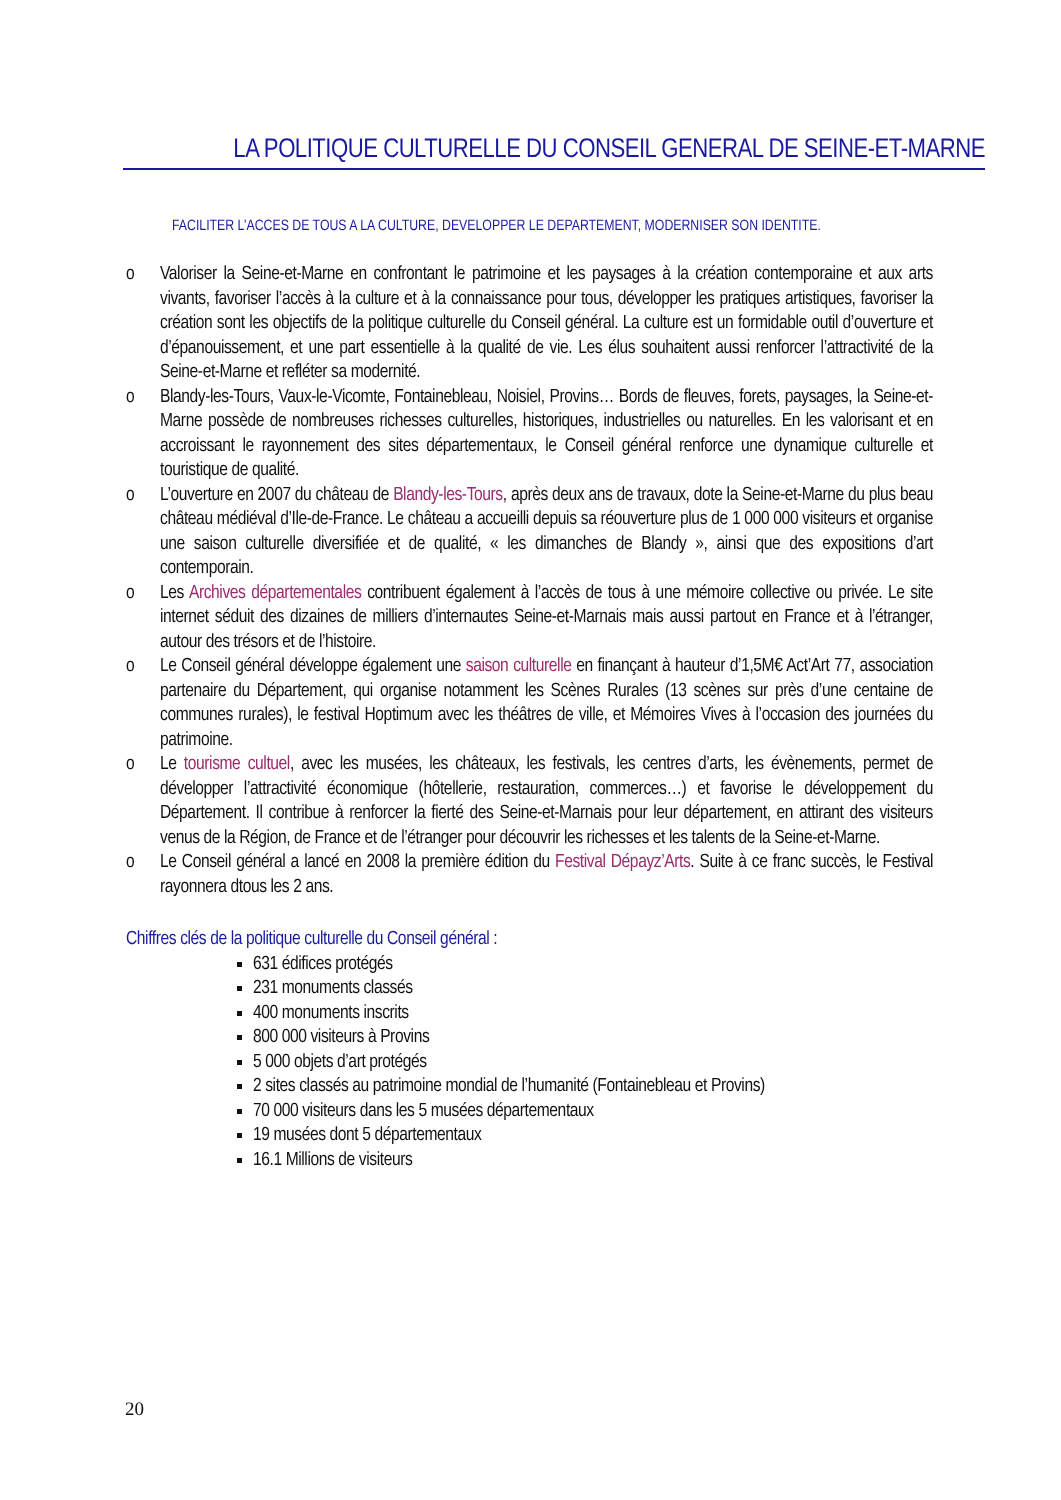LA POLITIQUE CULTURELLE DU CONSEIL GENERAL DE SEINE-ET-MARNE
FACILITER L’ACCES DE TOUS A LA CULTURE, DEVELOPPER LE DEPARTEMENT, MODERNISER SON IDENTITE.
o Valoriser la Seine-et-Marne en confrontant le patrimoine et les paysages à la création contemporaine et aux arts vivants, favoriser l’accès à la culture et à la connaissance pour tous, développer les pratiques artistiques, favoriser la création sont les objectifs de la politique culturelle du Conseil général. La culture est un formidable outil d’ouverture et d’épanouissement, et une part essentielle à la qualité de vie. Les élus souhaitent aussi renforcer l’attractivité de la Seine-et-Marne et refléter sa modernité.
o Blandy-les-Tours, Vaux-le-Vicomte, Fontainebleau, Noisiel, Provins… Bords de fleuves, forets, paysages, la Seine-et-Marne possède de nombreuses richesses culturelles, historiques, industrielles ou naturelles. En les valorisant et en accroissant le rayonnement des sites départementaux, le Conseil général renforce une dynamique culturelle et touristique de qualité.
o L’ouverture en 2007 du château de Blandy-les-Tours, après deux ans de travaux, dote la Seine-et-Marne du plus beau château médiéval d’Ile-de-France. Le château a accueilli depuis sa réouverture plus de 1 000 000 visiteurs et organise une saison culturelle diversifiée et de qualité, « les dimanches de Blandy », ainsi que des expositions d’art contemporain.
o Les Archives départementales contribuent également à l’accès de tous à une mémoire collective ou privée. Le site internet séduit des dizaines de milliers d’internautes Seine-et-Marnais mais aussi partout en France et à l’étranger, autour des trésors et de l’histoire.
o Le Conseil général développe également une saison culturelle en finançant à hauteur d’1,5M€ Act’Art 77, association partenaire du Département, qui organise notamment les Scènes Rurales (13 scènes sur près d’une centaine de communes rurales), le festival Hoptimum avec les théâtres de ville, et Mémoires Vives à l’occasion des journées du patrimoine.
o Le tourisme cultuel, avec les musées, les châteaux, les festivals, les centres d’arts, les évènements, permet de développer l’attractivité économique (hôtellerie, restauration, commerces…) et favorise le développement du Département. Il contribue à renforcer la fierté des Seine-et-Marnais pour leur département, en attirant des visiteurs venus de la Région, de France et de l’étranger pour découvrir les richesses et les talents de la Seine-et-Marne.
o Le Conseil général a lancé en 2008 la première édition du Festival Dépayz’Arts. Suite à ce franc succès, le Festival rayonnera dtous les 2 ans.
Chiffres clés de la politique culturelle du Conseil général :
631 édifices protégés
231 monuments classés
400 monuments inscrits
800 000 visiteurs à Provins
5 000 objets d’art protégés
2 sites classés au patrimoine mondial de l’humanité (Fontainebleau et Provins)
70 000 visiteurs dans les 5 musées départementaux
19 musées dont 5 départementaux
16.1 Millions de visiteurs
20